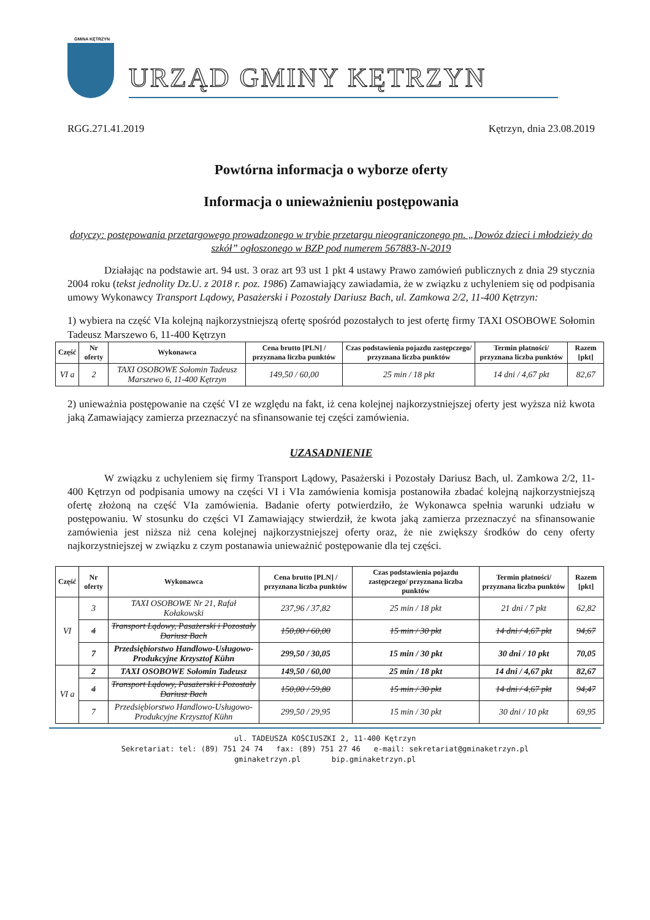GMINA KĘTRZYN
URZĄD GMINY KĘTRZYN
RGG.271.41.2019 Kętrzyn, dnia 23.08.2019
Powtórna informacja o wyborze oferty
Informacja o unieważnieniu postępowania
dotyczy: postępowania przetargowego prowadzonego w trybie przetargu nieograniczonego pn. „Dowóz dzieci i młodzieży do szkół” ogłoszonego w BZP pod numerem 567883-N-2019
Działając na podstawie art. 94 ust. 3 oraz art 93 ust 1 pkt 4 ustawy Prawo zamówień publicznych z dnia 29 stycznia 2004 roku (tekst jednolity Dz.U. z 2018 r. poz. 1986) Zamawiający zawiadamia, że w związku z uchyleniem się od podpisania umowy Wykonawcy Transport Lądowy, Pasażerski i Pozostały Dariusz Bach, ul. Zamkowa 2/2, 11-400 Kętrzyn:
1) wybiera na część VIa kolejną najkorzystniejszą ofertę spośród pozostałych to jest ofertę firmy TAXI OSOBOWE Sołomin Tadeusz Marszewo 6, 11-400 Kętrzyn
| Część | Nr oferty | Wykonawca | Cena brutto [PLN] / przyznana liczba punktów | Czas podstawienia pojazdu zastępczego/ przyznana liczba punktów | Termin płatności/ przyznana liczba punktów | Razem [pkt] |
| --- | --- | --- | --- | --- | --- | --- |
| VI a | 2 | TAXI OSOBOWE Sołomin Tadeusz Marszewo 6, 11-400 Kętrzyn | 149,50 / 60,00 | 25 min / 18 pkt | 14 dni / 4,67 pkt | 82,67 |
2) unieważnia postępowanie na część VI ze względu na fakt, iż cena kolejnej najkorzystniejszej oferty jest wyższa niż kwota jaką Zamawiający zamierza przeznaczyć na sfinansowanie tej części zamówienia.
UZASADNIENIE
W związku z uchyleniem się firmy Transport Lądowy, Pasażerski i Pozostały Dariusz Bach, ul. Zamkowa 2/2, 11-400 Kętrzyn od podpisania umowy na części VI i VIa zamówienia komisja postanowiła zbadać kolejną najkorzystniejszą ofertę złożoną na część VIa zamówienia. Badanie oferty potwierdziło, że Wykonawca spełnia warunki udziału w postępowaniu. W stosunku do części VI Zamawiający stwierdził, że kwota jaką zamierza przeznaczyć na sfinansowanie zamówienia jest niższa niż cena kolejnej najkorzystniejszej oferty oraz, że nie zwiększy środków do ceny oferty najkorzystniejszej w związku z czym postanawia unieważnić postępowanie dla tej części.
| Część | Nr oferty | Wykonawca | Cena brutto [PLN] / przyznana liczba punktów | Czas podstawienia pojazdu zastępczego/ przyznana liczba punktów | Termin płatności/ przyznana liczba punktów | Razem [pkt] |
| --- | --- | --- | --- | --- | --- | --- |
| VI | 3 | TAXI OSOBOWE Nr 21, Rafał Kołakowski | 237,96 / 37,82 | 25 min / 18 pkt | 21 dni / 7 pkt | 62,82 |
| | 4 | Transport Lądowy, Pasażerski i Pozostały Dariusz Bach | 150,00 / 60,00 | 15 min / 30 pkt | 14 dni / 4,67 pkt | 94,67 |
| | 7 | Przedsiębiorstwo Handlowo-Usługowo-Produkcyjne Krzysztof Kühn | 299,50 / 30,05 | 15 min / 30 pkt | 30 dni / 10 pkt | 70,05 |
| VI a | 2 | TAXI OSOBOWE Sołomin Tadeusz | 149,50 / 60,00 | 25 min / 18 pkt | 14 dni / 4,67 pkt | 82,67 |
| | 4 | Transport Lądowy, Pasażerski i Pozostały Dariusz Bach | 150,00 / 59,80 | 15 min / 30 pkt | 14 dni / 4,67 pkt | 94,47 |
| | 7 | Przedsiębiorstwo Handlowo-Usługowo-Produkcyjne Krzysztof Kühn | 299,50 / 29,95 | 15 min / 30 pkt | 30 dni / 10 pkt | 69,95 |
ul. TADEUSZA KOŚCIUSZKI 2, 11-400 Kętrzyn
Sekretariat: tel: (89) 751 24 74 fax: (89) 751 27 46 e-mail: sekretariat@gminaketrzyn.pl
gminaketrzyn.pl bip.gminaketrzyn.pl